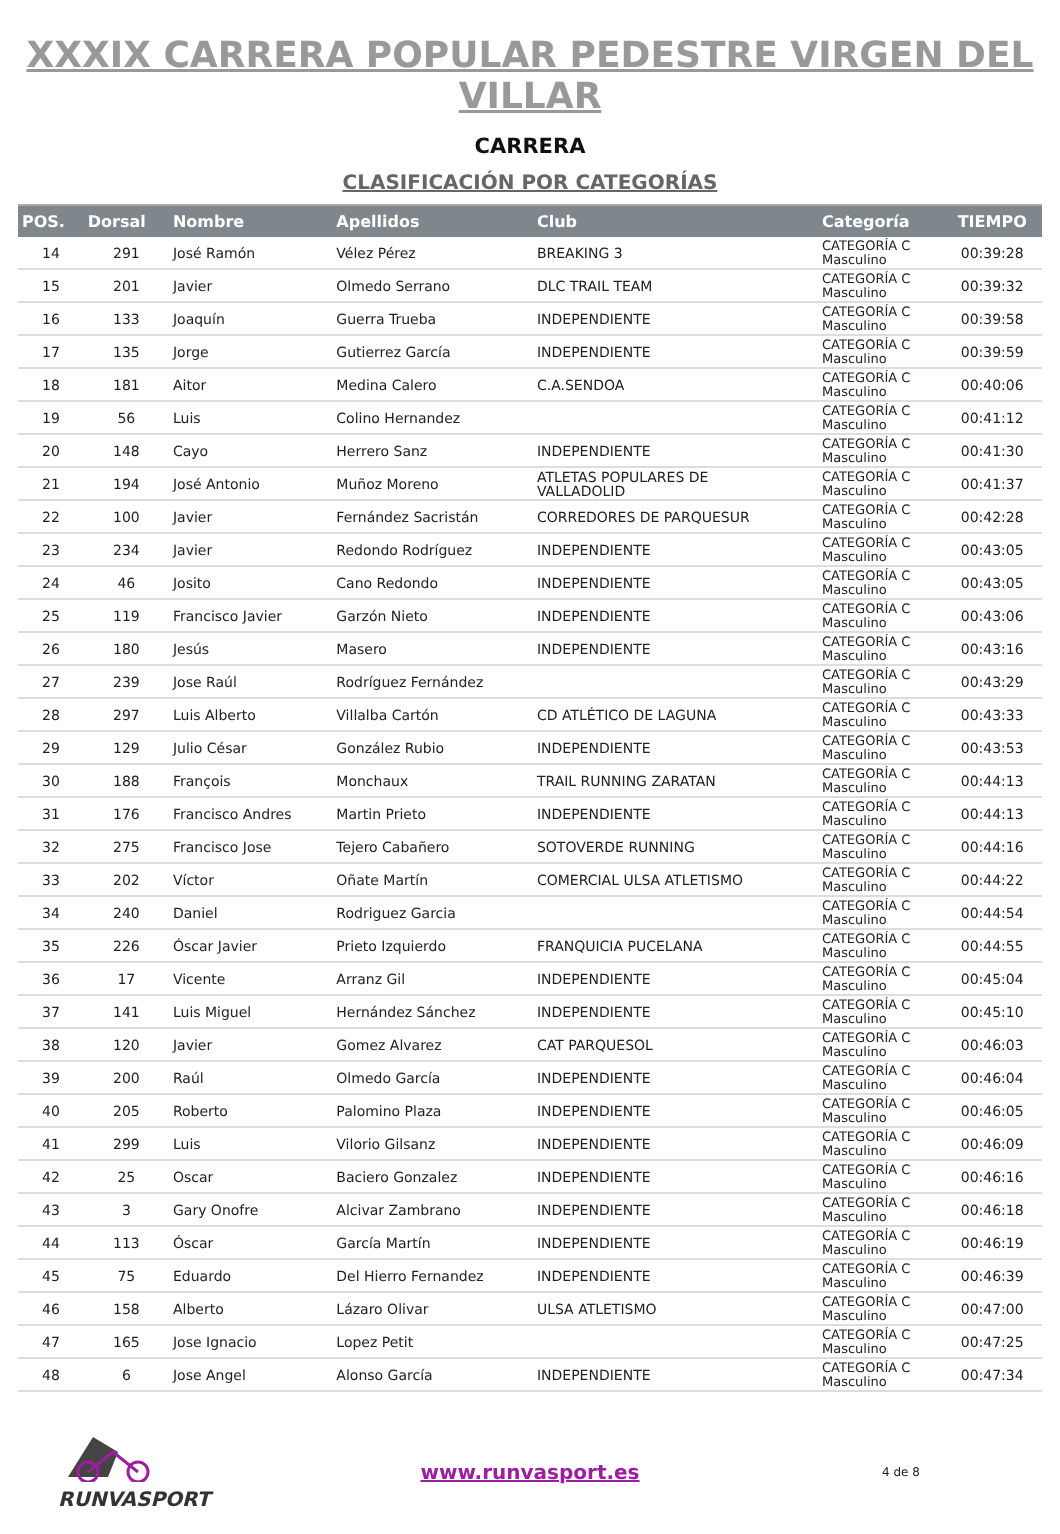XXXIX CARRERA POPULAR PEDESTRE VIRGEN DEL VILLAR
CARRERA
CLASIFICACIÓN POR CATEGORÍAS
| POS. | Dorsal | Nombre | Apellidos | Club | Categoría | TIEMPO |
| --- | --- | --- | --- | --- | --- | --- |
| 14 | 291 | José Ramón | Vélez Pérez | BREAKING 3 | CATEGORÍA C Masculino | 00:39:28 |
| 15 | 201 | Javier | Olmedo Serrano | DLC TRAIL TEAM | CATEGORÍA C Masculino | 00:39:32 |
| 16 | 133 | Joaquín | Guerra Trueba | INDEPENDIENTE | CATEGORÍA C Masculino | 00:39:58 |
| 17 | 135 | Jorge | Gutierrez García | INDEPENDIENTE | CATEGORÍA C Masculino | 00:39:59 |
| 18 | 181 | Aitor | Medina Calero | C.A.SENDOA | CATEGORÍA C Masculino | 00:40:06 |
| 19 | 56 | Luis | Colino Hernandez | | CATEGORÍA C Masculino | 00:41:12 |
| 20 | 148 | Cayo | Herrero Sanz | INDEPENDIENTE | CATEGORÍA C Masculino | 00:41:30 |
| 21 | 194 | José Antonio | Muñoz Moreno | ATLETAS POPULARES DE VALLADOLID | CATEGORÍA C Masculino | 00:41:37 |
| 22 | 100 | Javier | Fernández Sacristán | CORREDORES DE PARQUESUR | CATEGORÍA C Masculino | 00:42:28 |
| 23 | 234 | Javier | Redondo Rodríguez | INDEPENDIENTE | CATEGORÍA C Masculino | 00:43:05 |
| 24 | 46 | Josito | Cano Redondo | INDEPENDIENTE | CATEGORÍA C Masculino | 00:43:05 |
| 25 | 119 | Francisco Javier | Garzón Nieto | INDEPENDIENTE | CATEGORÍA C Masculino | 00:43:06 |
| 26 | 180 | Jesús | Masero | INDEPENDIENTE | CATEGORÍA C Masculino | 00:43:16 |
| 27 | 239 | Jose Raúl | Rodríguez Fernández | | CATEGORÍA C Masculino | 00:43:29 |
| 28 | 297 | Luis Alberto | Villalba Cartón | CD ATLÉTICO DE LAGUNA | CATEGORÍA C Masculino | 00:43:33 |
| 29 | 129 | Julio César | González Rubio | INDEPENDIENTE | CATEGORÍA C Masculino | 00:43:53 |
| 30 | 188 | François | Monchaux | TRAIL RUNNING ZARATAN | CATEGORÍA C Masculino | 00:44:13 |
| 31 | 176 | Francisco Andres | Martin Prieto | INDEPENDIENTE | CATEGORÍA C Masculino | 00:44:13 |
| 32 | 275 | Francisco Jose | Tejero Cabañero | SOTOVERDE RUNNING | CATEGORÍA C Masculino | 00:44:16 |
| 33 | 202 | Víctor | Oñate Martín | COMERCIAL ULSA ATLETISMO | CATEGORÍA C Masculino | 00:44:22 |
| 34 | 240 | Daniel | Rodriguez Garcia | | CATEGORÍA C Masculino | 00:44:54 |
| 35 | 226 | Óscar Javier | Prieto Izquierdo | FRANQUICIA PUCELANA | CATEGORÍA C Masculino | 00:44:55 |
| 36 | 17 | Vicente | Arranz Gil | INDEPENDIENTE | CATEGORÍA C Masculino | 00:45:04 |
| 37 | 141 | Luis Miguel | Hernández Sánchez | INDEPENDIENTE | CATEGORÍA C Masculino | 00:45:10 |
| 38 | 120 | Javier | Gomez Alvarez | CAT PARQUESOL | CATEGORÍA C Masculino | 00:46:03 |
| 39 | 200 | Raúl | Olmedo García | INDEPENDIENTE | CATEGORÍA C Masculino | 00:46:04 |
| 40 | 205 | Roberto | Palomino Plaza | INDEPENDIENTE | CATEGORÍA C Masculino | 00:46:05 |
| 41 | 299 | Luis | Vilorio Gilsanz | INDEPENDIENTE | CATEGORÍA C Masculino | 00:46:09 |
| 42 | 25 | Oscar | Baciero Gonzalez | INDEPENDIENTE | CATEGORÍA C Masculino | 00:46:16 |
| 43 | 3 | Gary Onofre | Alcivar Zambrano | INDEPENDIENTE | CATEGORÍA C Masculino | 00:46:18 |
| 44 | 113 | Óscar | García Martín | INDEPENDIENTE | CATEGORÍA C Masculino | 00:46:19 |
| 45 | 75 | Eduardo | Del Hierro Fernandez | INDEPENDIENTE | CATEGORÍA C Masculino | 00:46:39 |
| 46 | 158 | Alberto | Lázaro Olivar | ULSA ATLETISMO | CATEGORÍA C Masculino | 00:47:00 |
| 47 | 165 | Jose Ignacio | Lopez Petit | | CATEGORÍA C Masculino | 00:47:25 |
| 48 | 6 | Jose Angel | Alonso García | INDEPENDIENTE | CATEGORÍA C Masculino | 00:47:34 |
RUNVASPORT www.runvasport.es
4 de 8